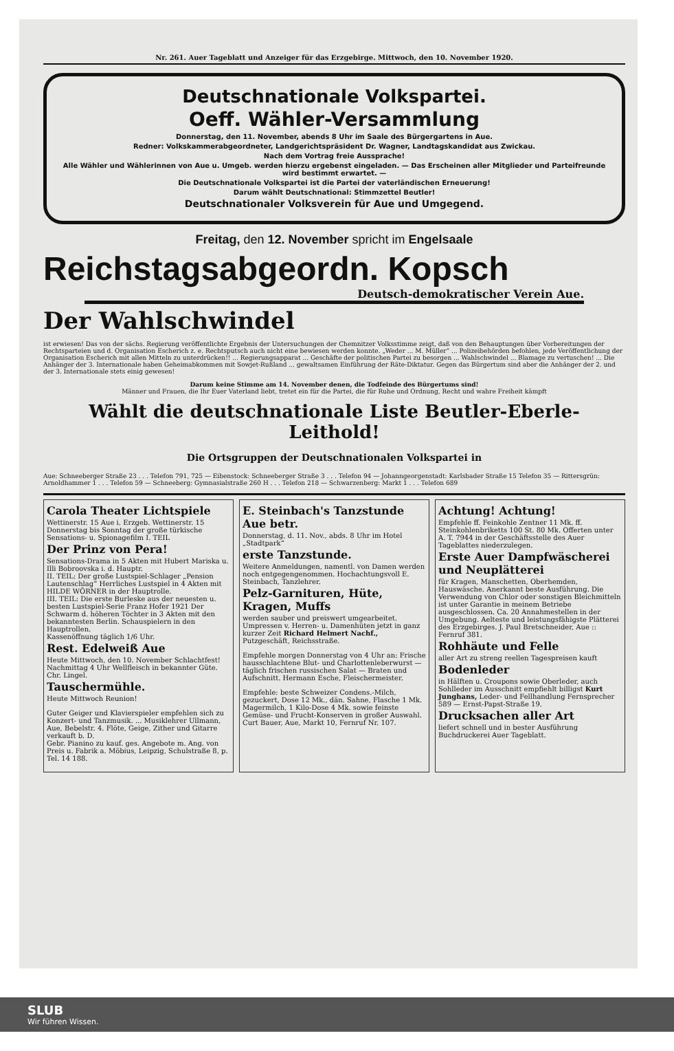Nr. 261. Auer Tageblatt und Anzeiger für das Erzgebirge. Mittwoch, den 10. November 1920.
Deutschnationale Volkspartei.
Oeff. Wähler-Versammlung
Donnerstag, den 11. November, abends 8 Uhr im Saale des Bürgergartens in Aue.
Redner: Volkskammerabgeordneter, Landgerichtspräsident Dr. Wagner, Landtagskandidat aus Zwickau.
Nach dem Vortrag freie Aussprache!
Alle Wähler und Wählerinnen von Aue u. Umgeb. werden hierzu ergebenst eingeladen. — Das Erscheinen aller Mitglieder und Parteifreunde wird bestimmt erwartet. —
Die Deutschnationale Volkspartei ist die Partei der vaterländischen Erneuerung!
Darum wählt Deutschnational: Stimmzettel Beutler!
Deutschnationaler Volksverein für Aue und Umgegend.
Freitag, den 12. November spricht im Engelsaale
Reichstagsabgeordn. Kopsch
Deutsch-demokratischer Verein Aue.
Der Wahlschwindel
ist erwiesen! Das von der sächs. Regierung veröffentlichte Ergebnis der Untersuchungen der Chemnitzer Volksstimme zeigt, daß von den Behauptungen über Vorbereitungen der Rechtsparteien und d. Organisation Escherich z. e. Rechtsputsch auch nicht eine bewiesen werden konnte. „Weder ... M. Müller“ ... Polizeibehörden befohlen, jede Veröffentlichung der Organisation Escherich mit allen Mitteln zu unterdrücken!! ... Regierungsapparat ... Geschäfte der politischen Partei zu besorgen ... Wahlschwindel ... Blamage zu vertuschen! ... Die Anhänger der 3. Internationale haben Geheimabkommen mit Sowjet-Rußland ... gewaltsamen Einführung der Räte-Diktatur. Gegen das Bürgertum sind aber die Anhänger der 2. und der 3. Internationale stets einig gewesen!
Darum keine Stimme am 14. November denen, die Todfeinde des Bürgertums sind!
Männer und Frauen, die Ihr Euer Vaterland liebt, tretet ein für die Partei, die für Ruhe und Ordnung, Recht und wahre Freiheit kämpft
Wählt die deutschnationale Liste Beutler-Eberle-Leithold!
Die Ortsgruppen der Deutschnationalen Volkspartei in
Aue: Schneeberger Straße 23 . . . Telefon 791, 725 — Eibenstock: Schneeberger Straße 3 . . . Telefon 94 — Johanngeorgenstadt: Karlsbader Straße 15 Telefon 35 — Rittersgrün: Arnoldhammer 1 . . . Telefon 59 — Schneeberg: Gymnasialstraße 260 H . . . Telefon 218 — Schwarzenberg: Markt 1 . . . Telefon 689
Carola Theater Lichtspiele
Wettinerstr. 15 Aue i. Erzgeb. Wettinerstr. 15
Donnerstag bis Sonntag der große türkische Sensations- u. Spionagefilm I. TEIL
Der Prinz von Pera!
Sensations-Drama in 5 Akten mit Hubert Mariska u. Illi Bobroovska i. d. Hauptr.
II. TEIL: Der große Lustspiel-Schlager „Pension Lautenschlag“ Herrliches Lustspiel in 4 Akten mit HILDE WÖRNER in der Hauptrolle.
III. TEIL: Die erste Burleske aus der neuesten u. besten Lustspiel-Serie Franz Hofer 1921 Der Schwarm d. höheren Töchter in 3 Akten mit den bekanntesten Berlin. Schauspielern in den Hauptrollen.
Kassenöffnung täglich 1/6 Uhr.
Rest. Edelweiß Aue
Heute Mittwoch, den 10. November Schlachtfest! Nachmittag 4 Uhr Wellfleisch in bekannter Güte. Chr. Lingel.
Tauschermühle.
Heute Mittwoch Reunion!
Guter Geiger und Klavierspieler empfehlen sich zu Konzert- und Tanzmusik. ... Musiklehrer Ullmann, Aue, Bebelstr. 4. Flöte, Geige, Zither und Gitarre verkauft b. D.
Gebr. Pianino zu kauf. ges. Angebote m. Ang. von Preis u. Fabrik a. Möbius, Leipzig, Schulstraße 8, p. Tel. 14 188.
E. Steinbach's Tanzstunde Aue betr.
Donnerstag, d. 11. Nov., abds. 8 Uhr im Hotel „Stadtpark“
erste Tanzstunde.
Weitere Anmeldungen, namentl. von Damen werden noch entgegengenommen. Hochachtungsvoll E. Steinbach, Tanzlehrer.
Pelz-Garnituren, Hüte, Kragen, Muffs
werden sauber und preiswert umgearbeitet. Umpressen v. Herren- u. Damenhüten jetzt in ganz kurzer Zeit Richard Helmert Nachf., Putzgeschäft, Reichsstraße.
Empfehle morgen Donnerstag von 4 Uhr an: Frische hausschlachtene Blut- und Charlottenleberwurst — täglich frischen russischen Salat — Braten und Aufschnitt. Hermann Esche, Fleischermeister.
Empfehle: beste Schweizer Condens.-Milch, gezuckert, Dose 12 Mk., dän. Sahne, Flasche 1 Mk. Magermilch, 1 Kilo-Dose 4 Mk. sowie feinste Gemüse- und Frucht-Konserven in großer Auswahl. Curt Bauer, Aue, Markt 10, Fernruf Nr. 107.
Achtung! Achtung!
Empfehle ff. Feinkohle Zentner 11 Mk. ff. Steinkohlenbriketts 100 St. 80 Mk. Offerten unter A. T. 7944 in der Geschäftsstelle des Auer Tageblattes niederzulegen.
Erste Auer Dampfwäscherei und Neuplätterei
für Kragen, Manschetten, Oberhemden, Hauswäsche. Anerkannt beste Ausführung. Die Verwendung von Chlor oder sonstigen Bleichmitteln ist unter Garantie in meinem Betriebe ausgeschlossen. Ca. 20 Annahmestellen in der Umgebung. Aelteste und leistungsfähigste Plätterei des Erzgebirges. J. Paul Bretschneider, Aue :: Fernruf 381.
Rohhäute und Felle
aller Art zu streng reellen Tagespreisen kauft
Bodenleder
in Hälften u. Croupons sowie Oberleder, auch Sohlleder im Ausschnitt empfiehlt billigst Kurt Junghans, Leder- und Fellhandlung Fernsprecher 589 — Ernst-Papst-Straße 19.
Drucksachen aller Art
liefert schnell und in bester Ausführung Buchdruckerei Auer Tageblatt.
SLUB
Wir führen Wissen.